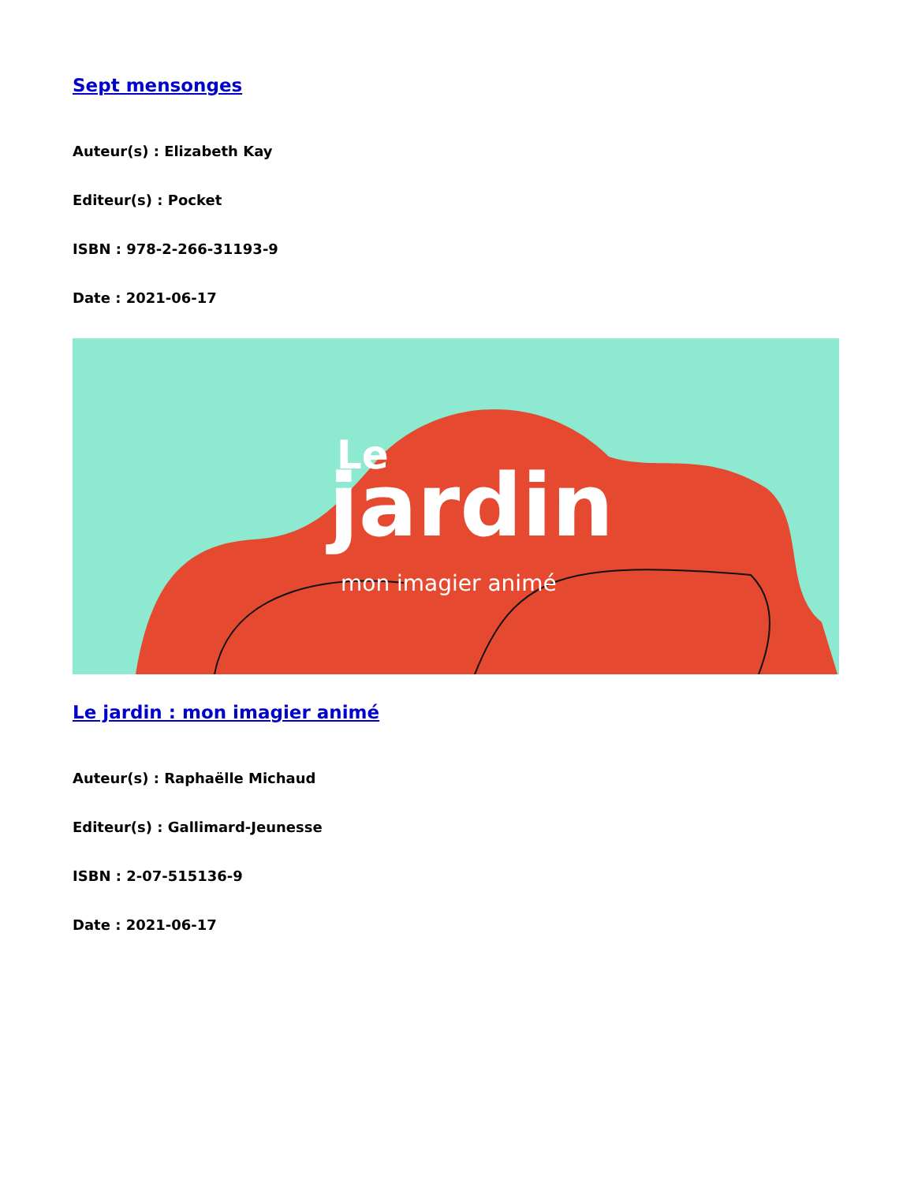Sept mensonges
Auteur(s) : Elizabeth Kay
Editeur(s) : Pocket
ISBN : 978-2-266-31193-9
Date : 2021-06-17
Le
jardin
mon imagier animé
Le jardin : mon imagier animé
Auteur(s) : Raphaëlle Michaud
Editeur(s) : Gallimard-Jeunesse
ISBN : 2-07-515136-9
Date : 2021-06-17